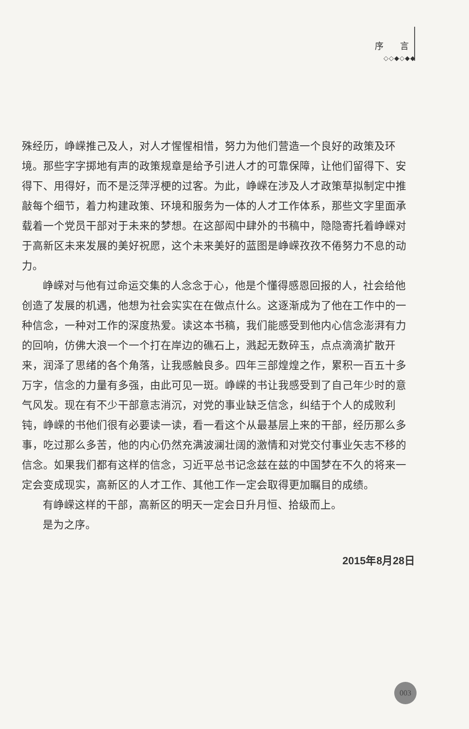序 言
◇◇◆◇◆◆
殊经历，峥嵘推己及人，对人才惺惺相惜，努力为他们营造一个良好的政策及环境。那些字字掷地有声的政策规章是给予引进人才的可靠保障，让他们留得下、安得下、用得好，而不是泛萍浮梗的过客。为此，峥嵘在涉及人才政策草拟制定中推敲每个细节，着力构建政策、环境和服务为一体的人才工作体系，那些文字里面承载着一个党员干部对于未来的梦想。在这部闳中肆外的书稿中，隐隐寄托着峥嵘对于高新区未来发展的美好祝愿，这个未来美好的蓝图是峥嵘孜孜不倦努力不息的动力。
峥嵘对与他有过命运交集的人念念于心，他是个懂得感恩回报的人，社会给他创造了发展的机遇，他想为社会实实在在做点什么。这逐渐成为了他在工作中的一种信念，一种对工作的深度热爱。读这本书稿，我们能感受到他内心信念澎湃有力的回响，仿佛大浪一个一个打在岸边的礁石上，溅起无数碎玉，点点滴滴扩散开来，润泽了思绪的各个角落，让我感触良多。四年三部煌煌之作，累积一百五十多万字，信念的力量有多强，由此可见一斑。峥嵘的书让我感受到了自己年少时的意气风发。现在有不少干部意志消沉，对党的事业缺乏信念，纠结于个人的成败利钝，峥嵘的书他们很有必要读一读，看一看这个从最基层上来的干部，经历那么多事，吃过那么多苦，他的内心仍然充满波澜壮阔的激情和对党交付事业矢志不移的信念。如果我们都有这样的信念，习近平总书记念兹在兹的中国梦在不久的将来一定会变成现实，高新区的人才工作、其他工作一定会取得更加瞩目的成绩。
有峥嵘这样的干部，高新区的明天一定会日升月恒、拾级而上。
是为之序。
2015年8月28日
003